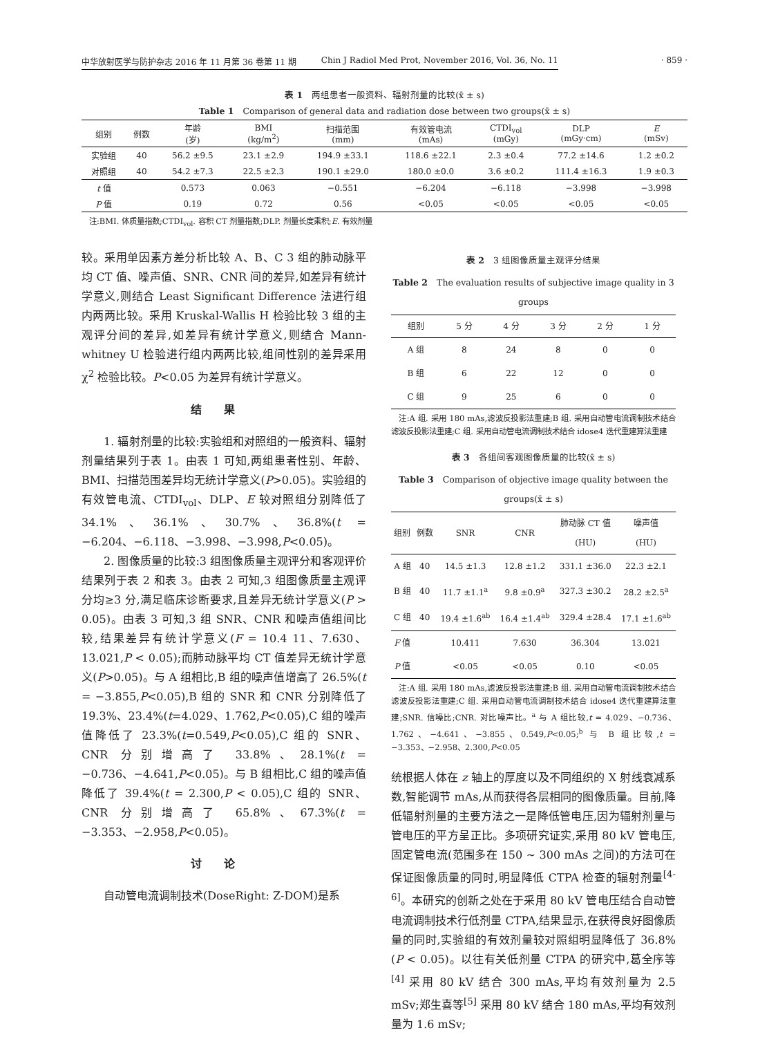中华放射医学与防护杂志 2016 年 11 月第 36 卷第 11 期 Chin J Radiol Med Prot, November 2016, Vol. 36, No. 11
· 859 ·
表 1　两组患者一般资料、辐射剂量的比较(x̄ ± s)
Table 1　Comparison of general data and radiation dose between two groups(x̄ ± s)
| 组别 | 例数 | 年龄 (岁) | BMI (kg/m<sup>2</sup>) | 扫描范围 (mm) | 有效管电流 (mAs) | CTDI<sub>vol</sub> (mGy) | DLP (mGy·cm) | E (mSv) |
| --- | --- | --- | --- | --- | --- | --- | --- | --- |
| 实验组 | 40 | 56.2 ±9.5 | 23.1 ±2.9 | 194.9 ±33.1 | 118.6 ±22.1 | 2.3 ±0.4 | 77.2 ±14.6 | 1.2 ±0.2 |
| 对照组 | 40 | 54.2 ±7.3 | 22.5 ±2.3 | 190.1 ±29.0 | 180.0 ±0.0 | 3.6 ±0.2 | 111.4 ±16.3 | 1.9 ±0.3 |
| t 值 | | 0.573 | 0.063 | −0.551 | −6.204 | −6.118 | −3.998 | −3.998 |
| P 值 | | 0.19 | 0.72 | 0.56 | <0.05 | <0.05 | <0.05 | <0.05 |
　注:BMI. 体质量指数;CTDI<sub>vol</sub>. 容积 CT 剂量指数;DLP. 剂量长度乘积;E. 有效剂量
较。采用单因素方差分析比较 A、B、C 3 组的肺动脉平均 CT 值、噪声值、SNR、CNR 间的差异,如差异有统计学意义,则结合 Least Significant Difference 法进行组内两两比较。采用 Kruskal-Wallis H 检验比较 3 组的主观评分间的差异,如差异有统计学意义,则结合 Mann-whitney U 检验进行组内两两比较,组间性别的差异采用 χ<sup>2</sup> 检验比较。P<0.05 为差异有统计学意义。
结果
1. 辐射剂量的比较:实验组和对照组的一般资料、辐射剂量结果列于表 1。由表 1 可知,两组患者性别、年龄、BMI、扫描范围差异均无统计学意义(P>0.05)。实验组的有效管电流、CTDI<sub>vol</sub>、DLP、E 较对照组分别降低了 34.1%、36.1%、30.7%、36.8%(t = −6.204、−6.118、−3.998、−3.998,P<0.05)。
2. 图像质量的比较:3 组图像质量主观评分和客观评价结果列于表 2 和表 3。由表 2 可知,3 组图像质量主观评分均≥3 分,满足临床诊断要求,且差异无统计学意义(P > 0.05)。由表 3 可知,3 组 SNR、CNR 和噪声值组间比较,结果差异有统计学意义(F = 10.4 11、7.630、13.021,P < 0.05);而肺动脉平均 CT 值差异无统计学意义(P>0.05)。与 A 组相比,B 组的噪声值增高了 26.5%(t = −3.855,P<0.05),B 组的 SNR 和 CNR 分别降低了 19.3%、23.4%(t=4.029、1.762,P<0.05),C 组的噪声值降低了 23.3%(t=0.549,P<0.05),C 组的 SNR、CNR 分别增高了 33.8%、28.1%(t = −0.736、−4.641,P<0.05)。与 B 组相比,C 组的噪声值降低了 39.4%(t = 2.300,P < 0.05),C 组的 SNR、CNR 分别增高了 65.8%、67.3%(t = −3.353、−2.958,P<0.05)。
讨论
自动管电流调制技术(DoseRight: Z-DOM)是系
表 2　3 组图像质量主观评分结果
Table 2　The evaluation results of subjective image quality in 3 groups
| 组别 | 5 分 | 4 分 | 3 分 | 2 分 | 1 分 |
| --- | --- | --- | --- | --- | --- |
| A 组 | 8 | 24 | 8 | 0 | 0 |
| B 组 | 6 | 22 | 12 | 0 | 0 |
| C 组 | 9 | 25 | 6 | 0 | 0 |
　注:A 组. 采用 180 mAs,滤波反投影法重建;B 组. 采用自动管电流调制技术结合滤波反投影法重建;C 组. 采用自动管电流调制技术结合 idose4 迭代重建算法重建
表 3　各组间客观图像质量的比较(x̄ ± s)
Table 3　Comparison of objective image quality between the groups(x̄ ± s)
| 组别 | 例数 | SNR | CNR | 肺动脉 CT 值 (HU) | 噪声值 (HU) |
| --- | --- | --- | --- | --- | --- |
| A 组 | 40 | 14.5 ±1.3 | 12.8 ±1.2 | 331.1 ±36.0 | 22.3 ±2.1 |
| B 组 | 40 | 11.7 ±1.1<sup>a</sup> | 9.8 ±0.9<sup>a</sup> | 327.3 ±30.2 | 28.2 ±2.5<sup>a</sup> |
| C 组 | 40 | 19.4 ±1.6<sup>ab</sup> | 16.4 ±1.4<sup>ab</sup> | 329.4 ±28.4 | 17.1 ±1.6<sup>ab</sup> |
| F 值 | | 10.411 | 7.630 | 36.304 | 13.021 |
| P 值 | | <0.05 | <0.05 | 0.10 | <0.05 |
　注:A 组. 采用 180 mAs,滤波反投影法重建;B 组. 采用自动管电流调制技术结合滤波反投影法重建;C 组. 采用自动管电流调制技术结合 idose4 迭代重建算法重建;SNR. 信噪比;CNR. 对比噪声比。<sup>a</sup> 与 A 组比较,t = 4.029、−0.736、1.762、−4.641、−3.855、0.549,P<0.05;<sup>b</sup> 与 B 组比较,t = −3.353、−2.958、2.300,P<0.05
统根据人体在 z 轴上的厚度以及不同组织的 X 射线衰减系数,智能调节 mAs,从而获得各层相同的图像质量。目前,降低辐射剂量的主要方法之一是降低管电压,因为辐射剂量与管电压的平方呈正比。多项研究证实,采用 80 kV 管电压,固定管电流(范围多在 150 ~ 300 mAs 之间)的方法可在保证图像质量的同时,明显降低 CTPA 检查的辐射剂量<sup>[4-6]</sup>。本研究的创新之处在于采用 80 kV 管电压结合自动管电流调制技术行低剂量 CTPA,结果显示,在获得良好图像质量的同时,实验组的有效剂量较对照组明显降低了 36.8%(P < 0.05)。以往有关低剂量 CTPA 的研究中,葛全序等<sup>[4]</sup> 采用 80 kV 结合 300 mAs,平均有效剂量为 2.5 mSv;郑生喜等<sup>[5]</sup> 采用 80 kV 结合 180 mAs,平均有效剂量为 1.6 mSv;